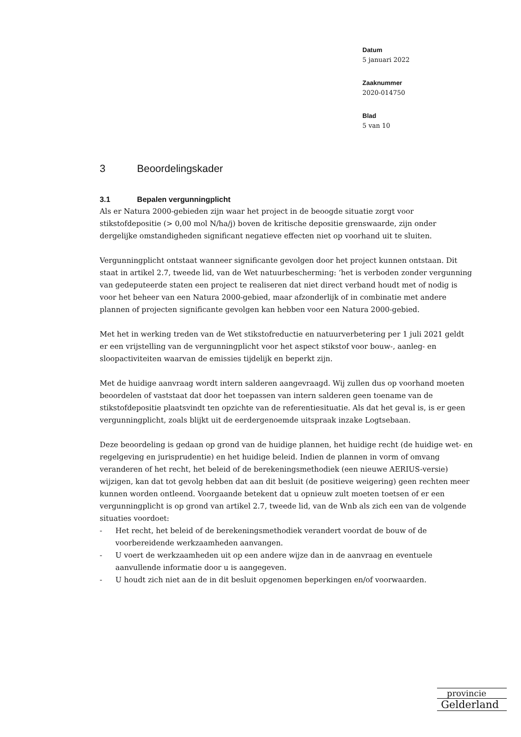Datum
5 januari 2022
Zaaknummer
2020-014750
Blad
5 van 10
3 Beoordelingskader
3.1 Bepalen vergunningplicht
Als er Natura 2000-gebieden zijn waar het project in de beoogde situatie zorgt voor stikstofdepositie (> 0,00 mol N/ha/j) boven de kritische depositie grenswaarde, zijn onder dergelijke omstandigheden significant negatieve effecten niet op voorhand uit te sluiten.
Vergunningplicht ontstaat wanneer significante gevolgen door het project kunnen ontstaan. Dit staat in artikel 2.7, tweede lid, van de Wet natuurbescherming: ‘het is verboden zonder vergunning van gedeputeerde staten een project te realiseren dat niet direct verband houdt met of nodig is voor het beheer van een Natura 2000-gebied, maar afzonderlijk of in combinatie met andere plannen of projecten significante gevolgen kan hebben voor een Natura 2000-gebied.
Met het in werking treden van de Wet stikstofreductie en natuurverbetering per 1 juli 2021 geldt er een vrijstelling van de vergunningplicht voor het aspect stikstof voor bouw-, aanleg- en sloopactiviteiten waarvan de emissies tijdelijk en beperkt zijn.
Met de huidige aanvraag wordt intern salderen aangevraagd. Wij zullen dus op voorhand moeten beoordelen of vaststaat dat door het toepassen van intern salderen geen toename van de stikstofdepositie plaatsvindt ten opzichte van de referentiesituatie. Als dat het geval is, is er geen vergunningplicht, zoals blijkt uit de eerdergenoemde uitspraak inzake Logtsebaan.
Deze beoordeling is gedaan op grond van de huidige plannen, het huidige recht (de huidige wet- en regelgeving en jurisprudentie) en het huidige beleid. Indien de plannen in vorm of omvang veranderen of het recht, het beleid of de berekeningsmethodiek (een nieuwe AERIUS-versie) wijzigen, kan dat tot gevolg hebben dat aan dit besluit (de positieve weigering) geen rechten meer kunnen worden ontleend. Voorgaande betekent dat u opnieuw zult moeten toetsen of er een vergunningplicht is op grond van artikel 2.7, tweede lid, van de Wnb als zich een van de volgende situaties voordoet:
- Het recht, het beleid of de berekeningsmethodiek verandert voordat de bouw of de voorbereidende werkzaamheden aanvangen.
- U voert de werkzaamheden uit op een andere wijze dan in de aanvraag en eventuele aanvullende informatie door u is aangegeven.
- U houdt zich niet aan de in dit besluit opgenomen beperkingen en/of voorwaarden.
provincie
Gelderland